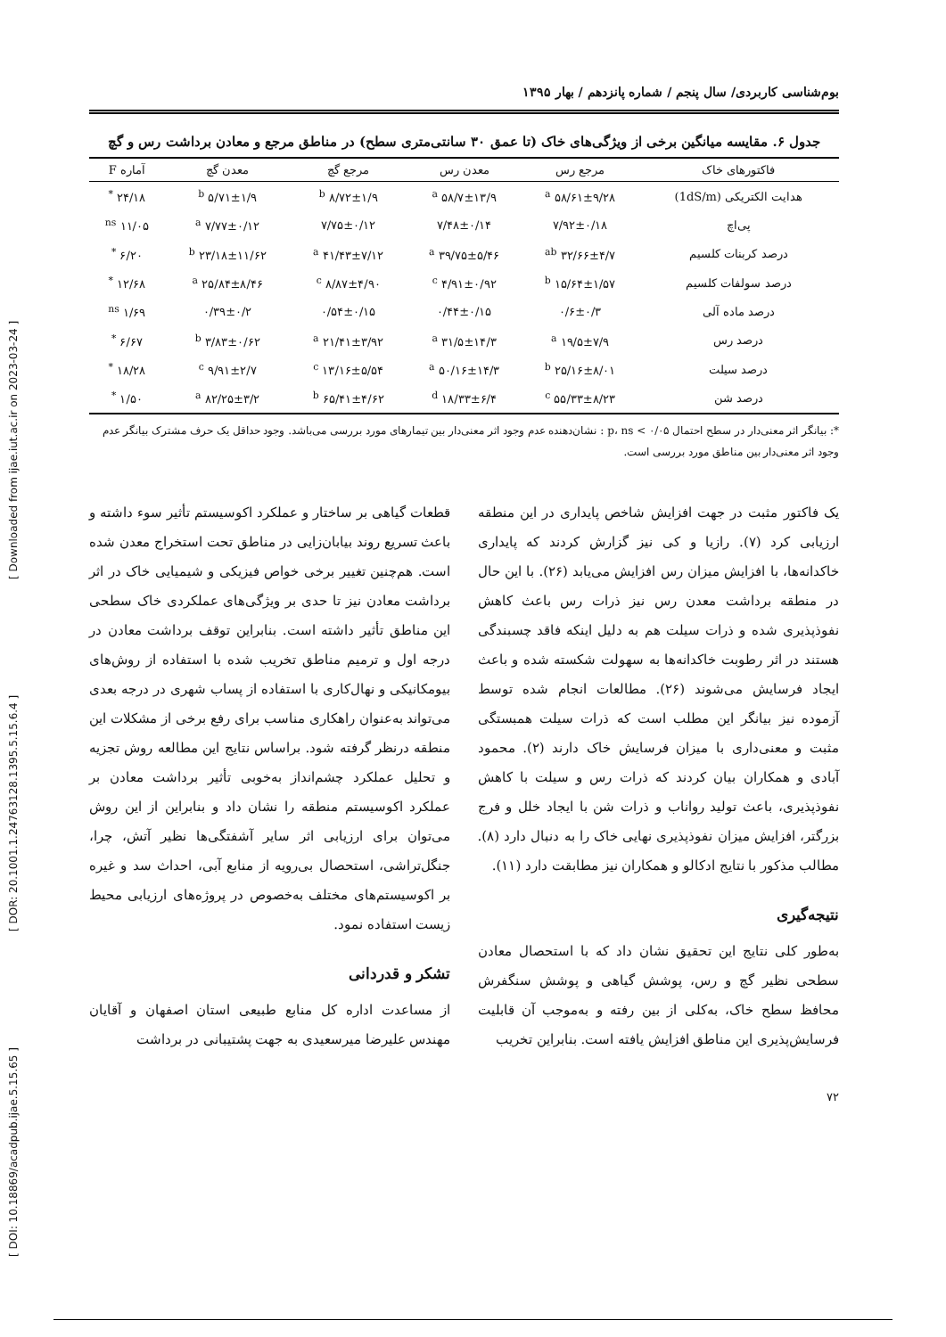بوم‌شناسی کاربردی/ سال پنجم / شماره پانزدهم / بهار ۱۳۹۵
جدول ۶. مقایسه میانگین برخی از ویژگی‌های خاک (تا عمق ۳۰ سانتی‌متری سطح) در مناطق مرجع و معادن برداشت رس و گچ
| فاکتورهای خاک | مرجع رس | معدن رس | مرجع گچ | معدن گچ | آماره F |
| --- | --- | --- | --- | --- | --- |
| هدایت الکتریکی (1dS/m) | ۵۸/۶۱±۹/۲۸ <sup>a</sup> | ۵۸/۷±۱۳/۹ <sup>a</sup> | ۸/۷۲±۱/۹ <sup>b</sup> | ۵/۷۱±۱/۹ <sup>b</sup> | ۲۴/۱۸ <sup>*</sup> |
| پی‌اچ | ۷/۹۲±۰/۱۸ | ۷/۴۸±۰/۱۴ | ۷/۷۵±۰/۱۲ | ۷/۷۷±۰/۱۲ <sup>a</sup> | ۱۱/۰۵ <sup>ns</sup> |
| درصد کربنات کلسیم | ۳۲/۶۶±۴/۷ <sup>ab</sup> | ۳۹/۷۵±۵/۴۶ <sup>a</sup> | ۴۱/۴۳±۷/۱۲ <sup>a</sup> | ۲۳/۱۸±۱۱/۶۲ <sup>b</sup> | ۶/۲۰ <sup>*</sup> |
| درصد سولفات کلسیم | ۱۵/۶۴±۱/۵۷ <sup>b</sup> | ۴/۹۱±۰/۹۲ <sup>c</sup> | ۸/۸۷±۴/۹۰ <sup>c</sup> | ۲۵/۸۴±۸/۴۶ <sup>a</sup> | ۱۲/۶۸ <sup>*</sup> |
| درصد ماده آلی | ۰/۶±۰/۳ | ۰/۴۴±۰/۱۵ | ۰/۵۴±۰/۱۵ | ۰/۳۹±۰/۲ | ۱/۶۹ <sup>ns</sup> |
| درصد رس | ۱۹/۵±۷/۹ <sup>a</sup> | ۳۱/۵±۱۴/۳ <sup>a</sup> | ۲۱/۴۱±۳/۹۲ <sup>a</sup> | ۳/۸۳±۰/۶۲ <sup>b</sup> | ۶/۶۷ <sup>*</sup> |
| درصد سیلت | ۲۵/۱۶±۸/۰۱ <sup>b</sup> | ۵۰/۱۶±۱۴/۳ <sup>a</sup> | ۱۳/۱۶±۵/۵۴ <sup>c</sup> | ۹/۹۱±۲/۷ <sup>c</sup> | ۱۸/۲۸ <sup>*</sup> |
| درصد شن | ۵۵/۳۳±۸/۲۳ <sup>c</sup> | ۱۸/۳۳±۶/۴ <sup>d</sup> | ۶۵/۴۱±۴/۶۲ <sup>b</sup> | ۸۲/۲۵±۳/۲ <sup>a</sup> | ۱/۵۰ <sup>*</sup> |
*: بیانگر اثر معنی‌دار در سطح احتمال ۰/۰۵ > p، ns : نشان‌دهنده عدم وجود اثر معنی‌دار بین تیمارهای مورد بررسی می‌باشد. وجود حداقل یک حرف مشترک بیانگر عدم وجود اثر معنی‌دار بین مناطق مورد بررسی است.
یک فاکتور مثبت در جهت افزایش شاخص پایداری در این منطقه ارزیابی کرد (۷). رازیا و کی نیز گزارش کردند که پایداری خاکدانه‌ها، با افزایش میزان رس افزایش می‌یابد (۲۶). با این حال در منطقه برداشت معدن رس نیز ذرات رس باعث کاهش نفوذپذیری شده و ذرات سیلت هم به دلیل اینکه فاقد چسبندگی هستند در اثر رطوبت خاکدانه‌ها به سهولت شکسته شده و باعث ایجاد فرسایش می‌شوند (۲۶). مطالعات انجام شده توسط آزموده نیز بیانگر این مطلب است که ذرات سیلت همبستگی مثبت و معنی‌داری با میزان فرسایش خاک دارند (۲). محمود آبادی و همکاران بیان کردند که ذرات رس و سیلت با کاهش نفوذپذیری، باعث تولید رواناب و ذرات شن با ایجاد خلل و فرج بزرگتر، افزایش میزان نفوذپذیری نهایی خاک را به دنبال دارد (۸). مطالب مذکور با نتایج ادکالو و همکاران نیز مطابقت دارد (۱۱).
نتیجه‌گیری
به‌طور کلی نتایج این تحقیق نشان داد که با استحصال معادن سطحی نظیر گچ و رس، پوشش گیاهی و پوشش سنگفرش محافظ سطح خاک، به‌کلی از بین رفته و به‌موجب آن قابلیت فرسایش‌پذیری این مناطق افزایش یافته است. بنابراین تخریب
قطعات گیاهی بر ساختار و عملکرد اکوسیستم تأثیر سوء داشته و باعث تسریع روند بیابان‌زایی در مناطق تحت استخراج معدن شده است. هم‌چنین تغییر برخی خواص فیزیکی و شیمیایی خاک در اثر برداشت معادن نیز تا حدی بر ویژگی‌های عملکردی خاک سطحی این مناطق تأثیر داشته است. بنابراین توقف برداشت معادن در درجه اول و ترمیم مناطق تخریب شده با استفاده از روش‌های بیومکانیکی و نهال‌کاری با استفاده از پساب شهری در درجه بعدی می‌تواند به‌عنوان راهکاری مناسب برای رفع برخی از مشکلات این منطقه درنظر گرفته شود. براساس نتایج این مطالعه روش تجزیه و تحلیل عملکرد چشم‌انداز به‌خوبی تأثیر برداشت معادن بر عملکرد اکوسیستم منطقه را نشان داد و بنابراین از این روش می‌توان برای ارزیابی اثر سایر آشفتگی‌ها نظیر آتش، چرا، جنگل‌تراشی، استحصال بی‌رویه از منابع آبی، احداث سد و غیره بر اکوسیستم‌های مختلف به‌خصوص در پروژه‌های ارزیابی محیط زیست استفاده نمود.
تشکر و قدردانی
از مساعدت اداره کل منابع طبیعی استان اصفهان و آقایان مهندس علیرضا میرسعیدی به جهت پشتیبانی در برداشت
۷۲
[ DOI: 10.18869/acadpub.ijae.5.15.65 ] [ DOR: 20.1001.1.24763128.1395.5.15.6.4 ] [ Downloaded from ijae.iut.ac.ir on 2023-03-24 ]